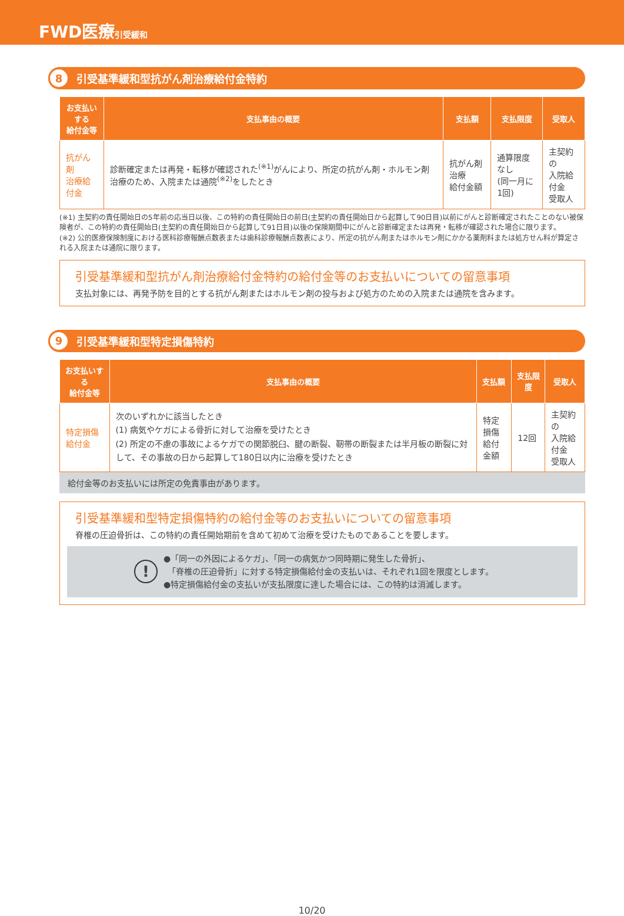FWD医療引受緩和
8 引受基準緩和型抗がん剤治療給付金特約
| お支払いする 給付金等 | 支払事由の概要 | 支払額 | 支払限度 | 受取人 |
| --- | --- | --- | --- | --- |
| 抗がん剤 治療給付金 | 診断確定または再発・転移が確認された<sup>(※1)</sup>がんにより、所定の抗がん剤・ホルモン剤治療のため、入院または通院<sup>(※2)</sup>をしたとき | 抗がん剤治療 給付金額 | 通算限度なし (同一月に1回) | 主契約の 入院給付金 受取人 |
(※1) 主契約の責任開始日の5年前の応当日以後、この特約の責任開始日の前日(主契約の責任開始日から起算して90日目)以前にがんと診断確定されたことのない被保険者が、この特約の責任開始日(主契約の責任開始日から起算して91日目)以後の保険期間中にがんと診断確定または再発・転移が確認された場合に限ります。
(※2) 公的医療保険制度における医科診療報酬点数表または歯科診療報酬点数表により、所定の抗がん剤またはホルモン剤にかかる薬剤料または処方せん料が算定される入院または通院に限ります。
引受基準緩和型抗がん剤治療給付金特約の給付金等のお支払いについての留意事項
支払対象には、再発予防を目的とする抗がん剤またはホルモン剤の投与および処方のための入院または通院を含みます。
9 引受基準緩和型特定損傷特約
| お支払いする 給付金等 | 支払事由の概要 | 支払額 | 支払限度 | 受取人 |
| --- | --- | --- | --- | --- |
| 特定損傷給付金 | 次のいずれかに該当したとき (1) 病気やケガによる骨折に対して治療を受けたとき (2) 所定の不慮の事故によるケガでの関節脱臼、腱の断裂、靭帯の断裂または半月板の断裂に対して、その事故の日から起算して180日以内に治療を受けたとき | 特定損傷 給付金額 | 12回 | 主契約の 入院給付金 受取人 |
給付金等のお支払いには所定の免責事由があります。
引受基準緩和型特定損傷特約の給付金等のお支払いについての留意事項
脊椎の圧迫骨折は、この特約の責任開始期前を含めて初めて治療を受けたものであることを要します。
!
●「同一の外因によるケガ」、「同一の病気かつ同時期に発生した骨折」、
　「脊椎の圧迫骨折」に対する特定損傷給付金の支払いは、それぞれ1回を限度とします。
●特定損傷給付金の支払いが支払限度に達した場合には、この特約は消滅します。
10/20